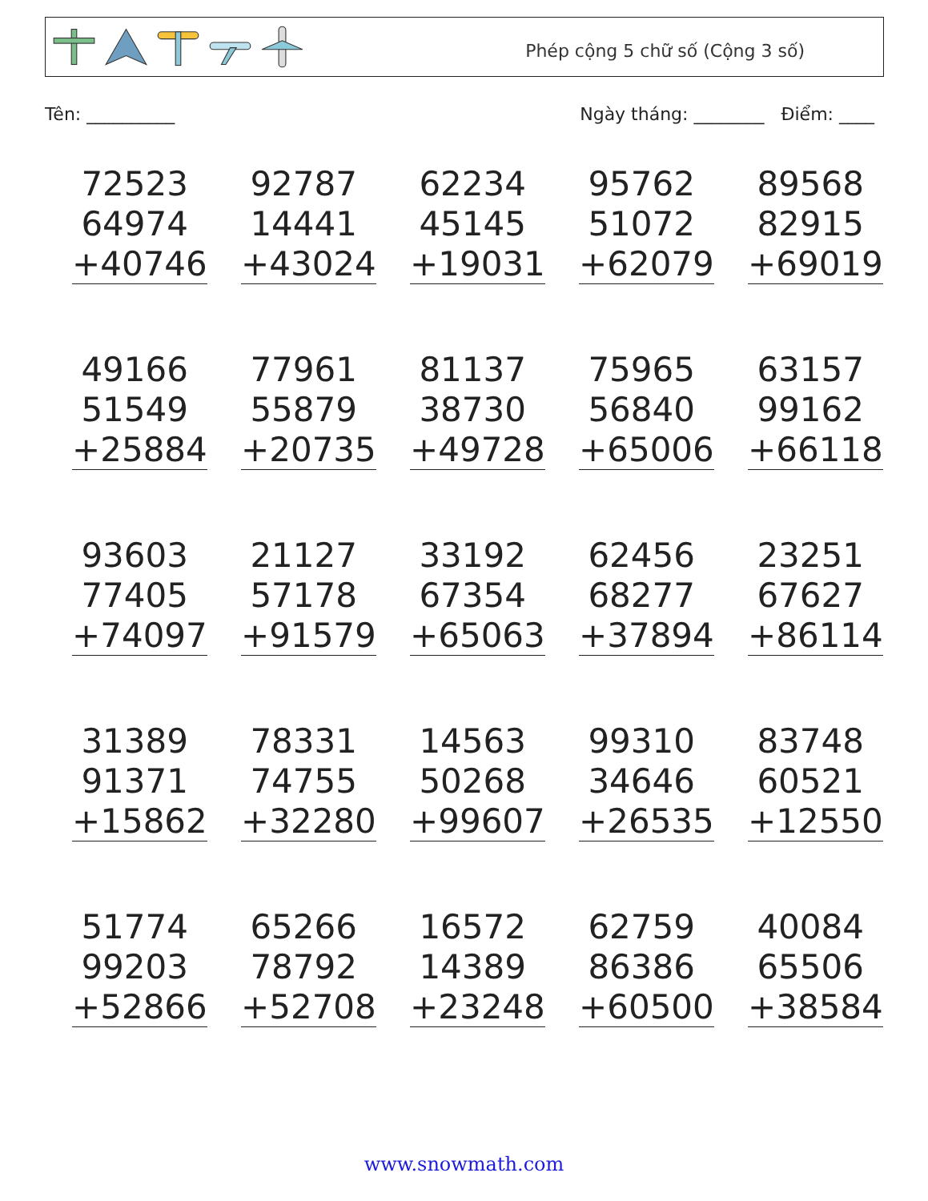Phép cộng 5 chữ số (Cộng 3 số)
Tên: __________ Ngày tháng: ________ Điểm: ____
72523
64974
+40746
92787
14441
+43024
62234
45145
+19031
95762
51072
+62079
89568
82915
+69019
49166
51549
+25884
77961
55879
+20735
81137
38730
+49728
75965
56840
+65006
63157
99162
+66118
93603
77405
+74097
21127
57178
+91579
33192
67354
+65063
62456
68277
+37894
23251
67627
+86114
31389
91371
+15862
78331
74755
+32280
14563
50268
+99607
99310
34646
+26535
83748
60521
+12550
51774
99203
+52866
65266
78792
+52708
16572
14389
+23248
62759
86386
+60500
40084
65506
+38584
www.snowmath.com